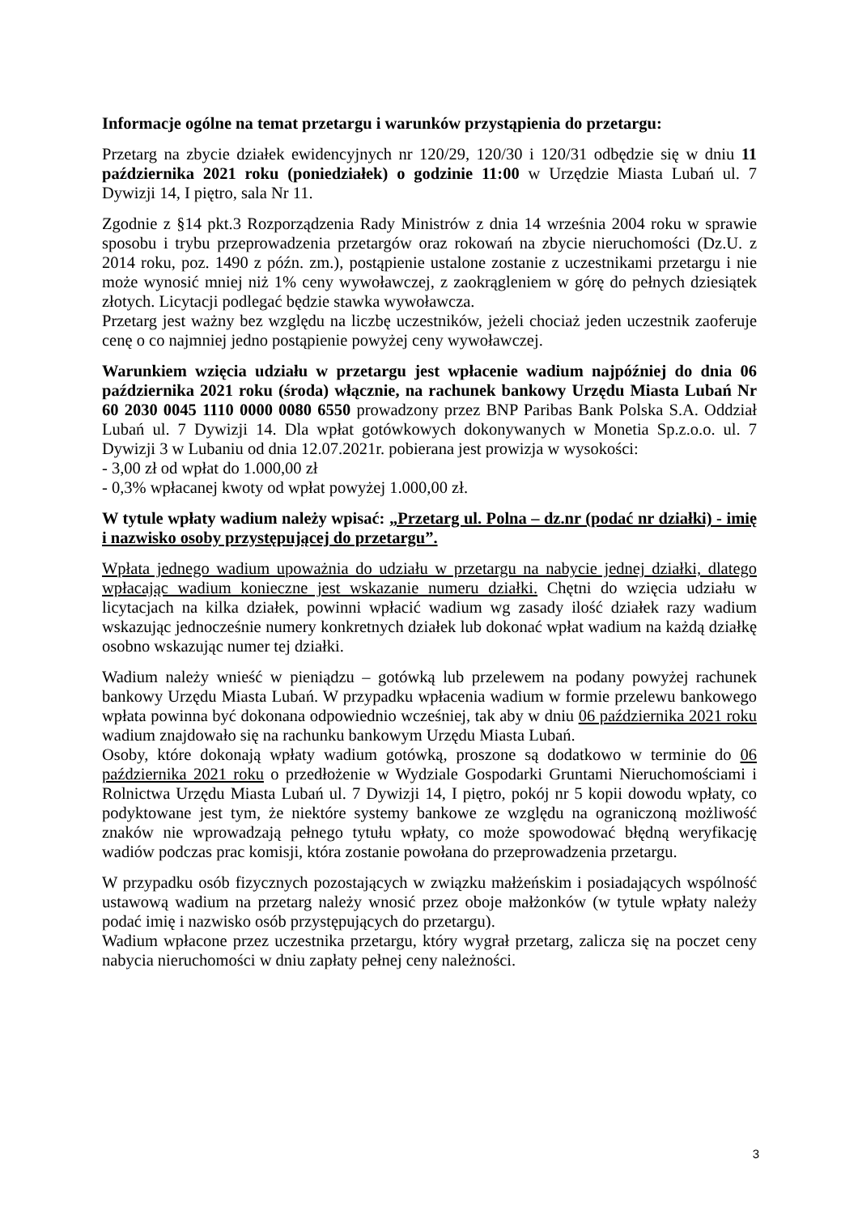Informacje ogólne na temat przetargu i warunków przystąpienia do przetargu:
Przetarg na zbycie działek ewidencyjnych nr 120/29, 120/30 i 120/31 odbędzie się w dniu 11 października 2021 roku (poniedziałek) o godzinie 11:00 w Urzędzie Miasta Lubań ul. 7 Dywizji 14, I piętro, sala Nr 11.
Zgodnie z §14 pkt.3 Rozporządzenia Rady Ministrów z dnia 14 września 2004 roku w sprawie sposobu i trybu przeprowadzenia przetargów oraz rokowań na zbycie nieruchomości (Dz.U. z 2014 roku, poz. 1490 z późn. zm.), postąpienie ustalone zostanie z uczestnikami przetargu i nie może wynosić mniej niż 1% ceny wywoławczej, z zaokrągleniem w górę do pełnych dziesiątek złotych. Licytacji podlegać będzie stawka wywoławcza.
Przetarg jest ważny bez względu na liczbę uczestników, jeżeli chociaż jeden uczestnik zaoferuje cenę o co najmniej jedno postąpienie powyżej ceny wywoławczej.
Warunkiem wzięcia udziału w przetargu jest wpłacenie wadium najpóźniej do dnia 06 października 2021 roku (środa) włącznie, na rachunek bankowy Urzędu Miasta Lubań Nr 60 2030 0045 1110 0000 0080 6550 prowadzony przez BNP Paribas Bank Polska S.A. Oddział Lubań ul. 7 Dywizji 14. Dla wpłat gotówkowych dokonywanych w Monetia Sp.z.o.o. ul. 7 Dywizji 3 w Lubaniu od dnia 12.07.2021r. pobierana jest prowizja w wysokości:
- 3,00 zł od wpłat do 1.000,00 zł
- 0,3% wpłacanej kwoty od wpłat powyżej 1.000,00 zł.
W tytule wpłaty wadium należy wpisać: „Przetarg ul. Polna – dz.nr (podać nr działki) - imię i nazwisko osoby przystępującej do przetargu”.
Wpłata jednego wadium upoważnia do udziału w przetargu na nabycie jednej działki, dlatego wpłacając wadium konieczne jest wskazanie numeru działki. Chętni do wzięcia udziału w licytacjach na kilka działek, powinni wpłacić wadium wg zasady ilość działek razy wadium wskazując jednocześnie numery konkretnych działek lub dokonać wpłat wadium na każdą działkę osobno wskazując numer tej działki.
Wadium należy wnieść w pieniądzu – gotówką lub przelewem na podany powyżej rachunek bankowy Urzędu Miasta Lubań. W przypadku wpłacenia wadium w formie przelewu bankowego wpłata powinna być dokonana odpowiednio wcześniej, tak aby w dniu 06 października 2021 roku wadium znajdowało się na rachunku bankowym Urzędu Miasta Lubań.
Osoby, które dokonają wpłaty wadium gotówką, proszone są dodatkowo w terminie do 06 października 2021 roku o przedłożenie w Wydziale Gospodarki Gruntami Nieruchomościami i Rolnictwa Urzędu Miasta Lubań ul. 7 Dywizji 14, I piętro, pokój nr 5 kopii dowodu wpłaty, co podyktowane jest tym, że niektóre systemy bankowe ze względu na ograniczoną możliwość znaków nie wprowadzają pełnego tytułu wpłaty, co może spowodować błędną weryfikację wadiów podczas prac komisji, która zostanie powołana do przeprowadzenia przetargu.
W przypadku osób fizycznych pozostających w związku małżeńskim i posiadających wspólność ustawową wadium na przetarg należy wnosić przez oboje małżonków (w tytule wpłaty należy podać imię i nazwisko osób przystępujących do przetargu).
Wadium wpłacone przez uczestnika przetargu, który wygrał przetarg, zalicza się na poczet ceny nabycia nieruchomości w dniu zapłaty pełnej ceny należności.
3